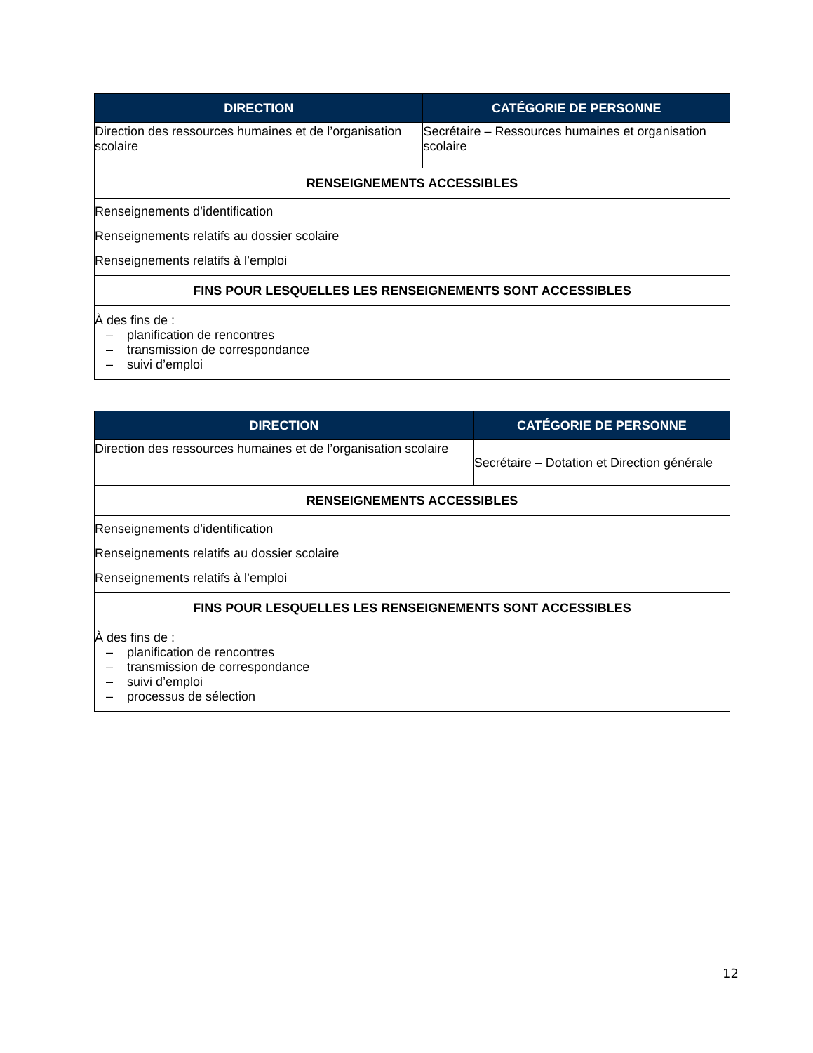| DIRECTION | CATÉGORIE DE PERSONNE |
| --- | --- |
| Direction des ressources humaines et de l’organisation scolaire | Secrétaire – Ressources humaines et organisation scolaire |
| RENSEIGNEMENTS ACCESSIBLES | |
| Renseignements d’identification Renseignements relatifs au dossier scolaire Renseignements relatifs à l’emploi | |
| FINS POUR LESQUELLES LES RENSEIGNEMENTS SONT ACCESSIBLES | |
| À des fins de : – planification de rencontres – transmission de correspondance – suivi d’emploi | |
| DIRECTION | CATÉGORIE DE PERSONNE |
| --- | --- |
| Direction des ressources humaines et de l’organisation scolaire | Secrétaire – Dotation et Direction générale |
| RENSEIGNEMENTS ACCESSIBLES | |
| Renseignements d’identification Renseignements relatifs au dossier scolaire Renseignements relatifs à l’emploi | |
| FINS POUR LESQUELLES LES RENSEIGNEMENTS SONT ACCESSIBLES | |
| À des fins de : – planification de rencontres – transmission de correspondance – suivi d’emploi – processus de sélection | |
12